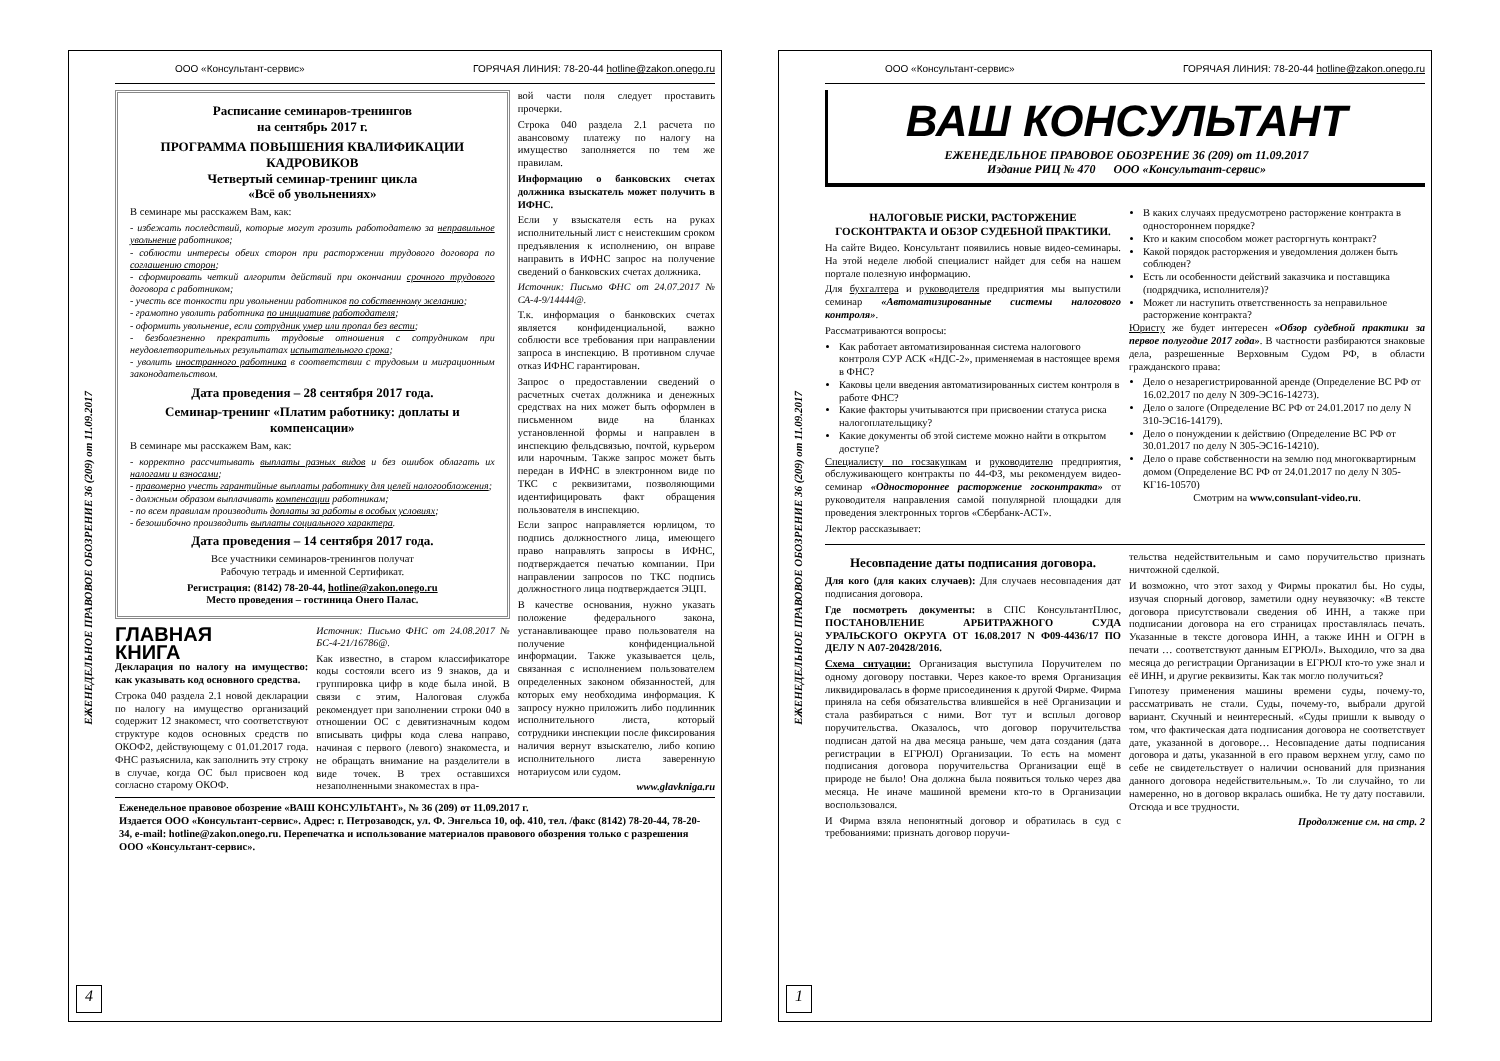ЕЖЕНЕДЕЛЬНОЕ ПРАВОВОЕ ОБОЗРЕНИЕ 36 (209) от 11.09.2017
4
ООО «Консультант-сервис» ГОРЯЧАЯ ЛИНИЯ: 78-20-44 hotline@zakon.onego.ru
Расписание семинаров-тренингов
на сентябрь 2017 г.
ПРОГРАММА ПОВЫШЕНИЯ КВАЛИФИКАЦИИ КАДРОВИКОВ
Четвертый семинар-тренинг цикла
«Всё об увольнениях»
В семинаре мы расскажем Вам, как:
- избежать последствий, которые могут грозить работодателю за неправильное увольнение работников;
- соблюсти интересы обеих сторон при расторжении трудового договора по соглашению сторон;
- сформировать четкий алгоритм действий при окончании срочного трудового договора с работником;
- учесть все тонкости при увольнении работников по собственному желанию;
- грамотно уволить работника по инициативе работодателя;
- оформить увольнение, если сотрудник умер или пропал без вести;
- безболезненно прекратить трудовые отношения с сотрудником при неудовлетворительных результатах испытательного срока;
- уволить иностранного работника в соответствии с трудовым и миграционным законодательством.
Дата проведения – 28 сентября 2017 года.
Семинар-тренинг «Платим работнику: доплаты и компенсации»
В семинаре мы расскажем Вам, как:
- корректно рассчитывать выплаты разных видов и без ошибок облагать их налогами и взносами;
- правомерно учесть гарантийные выплаты работнику для целей налогообложения;
- должным образом выплачивать компенсации работникам;
- по всем правилам производить доплаты за работы в особых условиях;
- безошибочно производить выплаты социального характера.
Дата проведения – 14 сентября 2017 года.
Все участники семинаров-тренингов получат
Рабочую тетрадь и именной Сертификат.
Регистрация: (8142) 78-20-44, hotline@zakon.onego.ru
Место проведения – гостиница Онего Палас.
ГЛАВНАЯ
КНИГА
Декларация по налогу на имущество: как указывать код основного средства.
Строка 040 раздела 2.1 новой декларации по налогу на имущество организаций содержит 12 знакомест, что соответствуют структуре кодов основных средств по ОКОФ2, действующему с 01.01.2017 года. ФНС разъяснила, как заполнить эту строку в случае, когда ОС был присвоен код согласно старому ОКОФ.
Источник: Письмо ФНС от 24.08.2017 № БС-4-21/16786@.
Как известно, в старом классификаторе коды состояли всего из 9 знаков, да и группировка цифр в коде была иной. В связи с этим, Налоговая служба рекомендует при заполнении строки 040 в отношении ОС с девятизначным кодом вписывать цифры кода слева направо, начиная с первого (левого) знакоместа, и не обращать внимание на разделители в виде точек. В трех оставшихся незаполненными знакоместах в пра-
вой части поля следует проставить прочерки.
Строка 040 раздела 2.1 расчета по авансовому платежу по налогу на имущество заполняется по тем же правилам.
Информацию о банковских счетах должника взыскатель может получить в ИФНС.
Если у взыскателя есть на руках исполнительный лист с неистекшим сроком предъявления к исполнению, он вправе направить в ИФНС запрос на получение сведений о банковских счетах должника.
Источник: Письмо ФНС от 24.07.2017 № СА-4-9/14444@.
Т.к. информация о банковских счетах является конфиденциальной, важно соблюсти все требования при направлении запроса в инспекцию. В противном случае отказ ИФНС гарантирован.
Запрос о предоставлении сведений о расчетных счетах должника и денежных средствах на них может быть оформлен в письменном виде на бланках установленной формы и направлен в инспекцию фельдсвязью, почтой, курьером или нарочным. Также запрос может быть передан в ИФНС в электронном виде по ТКС с реквизитами, позволяющими идентифицировать факт обращения пользователя в инспекцию.
Если запрос направляется юрлицом, то подпись должностного лица, имеющего право направлять запросы в ИФНС, подтверждается печатью компании. При направлении запросов по ТКС подпись должностного лица подтверждается ЭЦП.
В качестве основания, нужно указать положение федерального закона, устанавливающее право пользователя на получение конфиденциальной информации. Также указывается цель, связанная с исполнением пользователем определенных законом обязанностей, для которых ему необходима информация. К запросу нужно приложить либо подлинник исполнительного листа, который сотрудники инспекции после фиксирования наличия вернут взыскателю, либо копию исполнительного листа заверенную нотариусом или судом.
www.glavkniga.ru
Еженедельное правовое обозрение «ВАШ КОНСУЛЬТАНТ», № 36 (209) от 11.09.2017 г.
Издается ООО «Консультант-сервис». Адрес: г. Петрозаводск, ул. Ф. Энгельса 10, оф. 410, тел. /факс (8142) 78-20-44, 78-20-34, e-mail: hotline@zakon.onego.ru. Перепечатка и использование материалов правового обозрения только с разрешения ООО «Консультант-сервис».
ЕЖЕНЕДЕЛЬНОЕ ПРАВОВОЕ ОБОЗРЕНИЕ 36 (209) от 11.09.2017
1
ООО «Консультант-сервис» ГОРЯЧАЯ ЛИНИЯ: 78-20-44 hotline@zakon.onego.ru
ВАШ КОНСУЛЬТАНТ
ЕЖЕНЕДЕЛЬНОЕ ПРАВОВОЕ ОБОЗРЕНИЕ 36 (209) от 11.09.2017
Издание РИЦ № 470 ООО «Консультант-сервис»
НАЛОГОВЫЕ РИСКИ, РАСТОРЖЕНИЕ ГОСКОНТРАКТА И ОБЗОР СУДЕБНОЙ ПРАКТИКИ.
На сайте Видео. Консультант появились новые видео-семинары. На этой неделе любой специалист найдет для себя на нашем портале полезную информацию.
Для бухгалтера и руководителя предприятия мы выпустили семинар «Автоматизированные системы налогового контроля».
Рассматриваются вопросы:
Как работает автоматизированная система налогового контроля СУР АСК «НДС-2», применяемая в настоящее время в ФНС?
Каковы цели введения автоматизированных систем контроля в работе ФНС?
Какие факторы учитываются при присвоении статуса риска налогоплательщику?
Какие документы об этой системе можно найти в открытом доступе?
Специалисту по госзакупкам и руководителю предприятия, обслуживающего контракты по 44-ФЗ, мы рекомендуем видео-семинар «Одностороннее расторжение госконтракта» от руководителя направления самой популярной площадки для проведения электронных торгов «Сбербанк-АСТ».
Лектор рассказывает:
В каких случаях предусмотрено расторжение контракта в одностороннем порядке?
Кто и каким способом может расторгнуть контракт?
Какой порядок расторжения и уведомления должен быть соблюден?
Есть ли особенности действий заказчика и поставщика (подрядчика, исполнителя)?
Может ли наступить ответственность за неправильное расторжение контракта?
Юристу же будет интересен «Обзор судебной практики за первое полугодие 2017 года». В частности разбираются знаковые дела, разрешенные Верховным Судом РФ, в области гражданского права:
Дело о незарегистрированной аренде (Определение ВС РФ от 16.02.2017 по делу N 309-ЭС16-14273).
Дело о залоге (Определение ВС РФ от 24.01.2017 по делу N 310-ЭС16-14179).
Дело о понуждении к действию (Определение ВС РФ от 30.01.2017 по делу N 305-ЭС16-14210).
Дело о праве собственности на землю под многоквартирным домом (Определение ВС РФ от 24.01.2017 по делу N 305-КГ16-10570)
Смотрим на www.consulant-video.ru.
Несовпадение даты подписания договора.
Для кого (для каких случаев): Для случаев несовпадения дат подписания договора.
Где посмотреть документы: в СПС КонсультантПлюс, ПОСТАНОВЛЕНИЕ АРБИТРАЖНОГО СУДА УРАЛЬСКОГО ОКРУГА ОТ 16.08.2017 N Ф09-4436/17 ПО ДЕЛУ N А07-20428/2016.
Схема ситуации: Организация выступила Поручителем по одному договору поставки. Через какое-то время Организация ликвидировалась в форме присоединения к другой Фирме. Фирма приняла на себя обязательства влившейся в неё Организации и стала разбираться с ними. Вот тут и всплыл договор поручительства. Оказалось, что договор поручительства подписан датой на два месяца раньше, чем дата создания (дата регистрации в ЕГРЮЛ) Организации. То есть на момент подписания договора поручительства Организации ещё в природе не было! Она должна была появиться только через два месяца. Не иначе машиной времени кто-то в Организации воспользовался.
И Фирма взяла непонятный договор и обратилась в суд с требованиями: признать договор поручи-
тельства недействительным и само поручительство признать ничтожной сделкой.
И возможно, что этот заход у Фирмы прокатил бы. Но суды, изучая спорный договор, заметили одну неувязочку: «В тексте договора присутствовали сведения об ИНН, а также при подписании договора на его страницах проставлялась печать. Указанные в тексте договора ИНН, а также ИНН и ОГРН в печати … соответствуют данным ЕГРЮЛ». Выходило, что за два месяца до регистрации Организации в ЕГРЮЛ кто-то уже знал и её ИНН, и другие реквизиты. Как так могло получиться?
Гипотезу применения машины времени суды, почему-то, рассматривать не стали. Суды, почему-то, выбрали другой вариант. Скучный и неинтересный. «Суды пришли к выводу о том, что фактическая дата подписания договора не соответствует дате, указанной в договоре… Несовпадение даты подписания договора и даты, указанной в его правом верхнем углу, само по себе не свидетельствует о наличии оснований для признания данного договора недействительным.». То ли случайно, то ли намеренно, но в договор вкралась ошибка. Не ту дату поставили. Отсюда и все трудности.
Продолжение см. на стр. 2